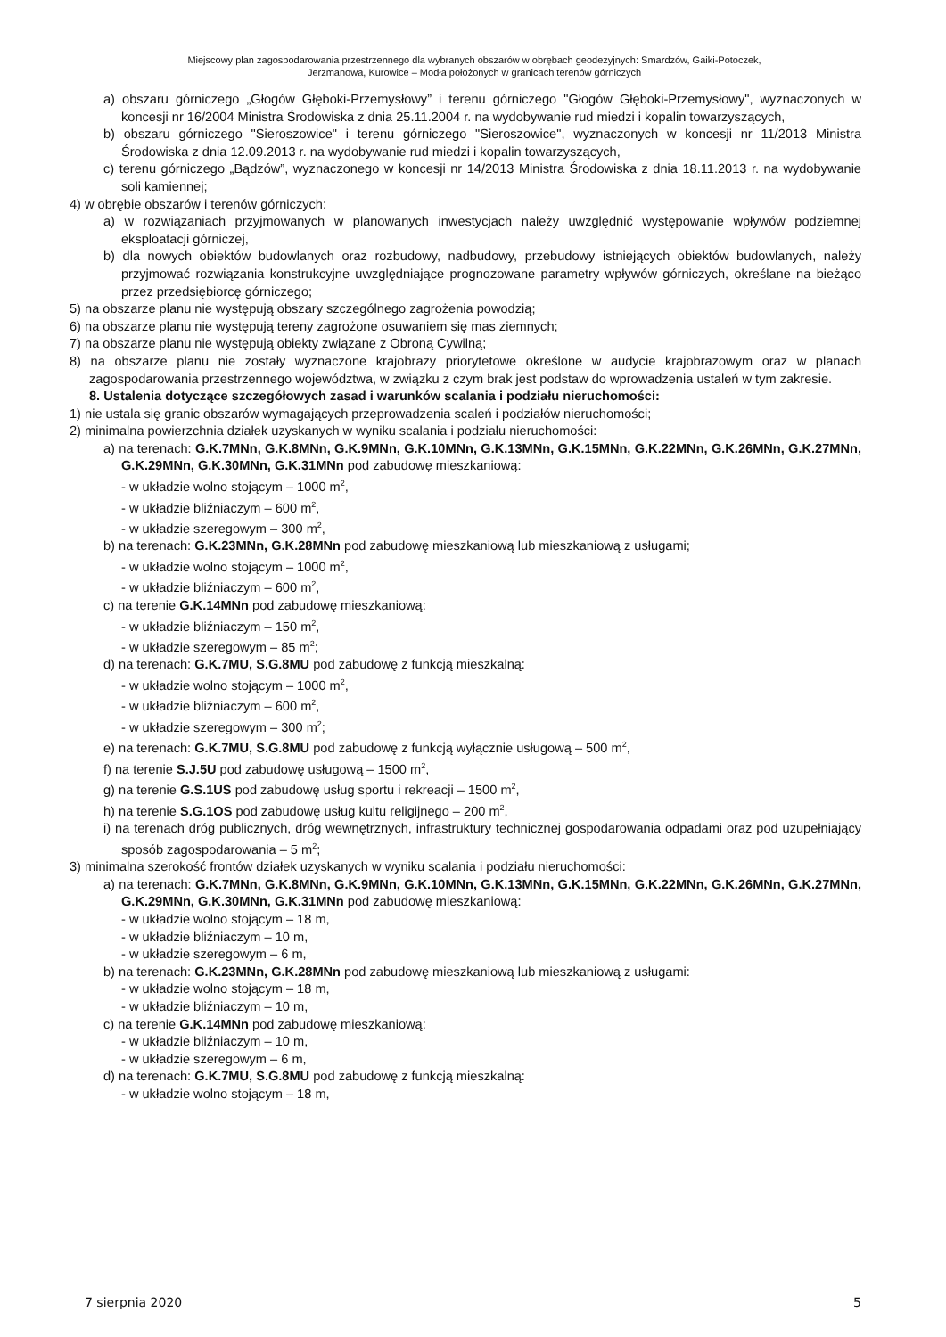Miejscowy plan zagospodarowania przestrzennego dla wybranych obszarów w obrębach geodezyjnych: Smardzów, Gaiki-Potoczek,
Jerzmanowa, Kurowice – Modła położonych w granicach terenów górniczych
a) obszaru górniczego „Głogów Głęboki-Przemysłowy” i terenu górniczego "Głogów Głęboki-Przemysłowy", wyznaczonych w koncesji nr 16/2004 Ministra Środowiska z dnia 25.11.2004 r. na wydobywanie rud miedzi i kopalin towarzyszących,
b) obszaru górniczego "Sieroszowice" i terenu górniczego "Sieroszowice", wyznaczonych w koncesji nr 11/2013 Ministra Środowiska z dnia 12.09.2013 r. na wydobywanie rud miedzi i kopalin towarzyszących,
c) terenu górniczego „Bądzów”, wyznaczonego w koncesji nr 14/2013 Ministra Środowiska z dnia 18.11.2013 r. na wydobywanie soli kamiennej;
4) w obrębie obszarów i terenów górniczych:
a) w rozwiązaniach przyjmowanych w planowanych inwestycjach należy uwzględnić występowanie wpływów podziemnej eksploatacji górniczej,
b) dla nowych obiektów budowlanych oraz rozbudowy, nadbudowy, przebudowy istniejących obiektów budowlanych, należy przyjmować rozwiązania konstrukcyjne uwzględniające prognozowane parametry wpływów górniczych, określane na bieżąco przez przedsiębiorcę górniczego;
5) na obszarze planu nie występują obszary szczególnego zagrożenia powodzią;
6) na obszarze planu nie występują tereny zagrożone osuwaniem się mas ziemnych;
7) na obszarze planu nie występują obiekty związane z Obroną Cywilną;
8) na obszarze planu nie zostały wyznaczone krajobrazy priorytetowe określone w audycie krajobrazowym oraz w planach zagospodarowania przestrzennego województwa, w związku z czym brak jest podstaw do wprowadzenia ustaleń w tym zakresie.
8. Ustalenia dotyczące szczegółowych zasad i warunków scalania i podziału nieruchomości:
1) nie ustala się granic obszarów wymagających przeprowadzenia scaleń i podziałów nieruchomości;
2) minimalna powierzchnia działek uzyskanych w wyniku scalania i podziału nieruchomości:
a) na terenach: G.K.7MNn, G.K.8MNn, G.K.9MNn, G.K.10MNn, G.K.13MNn, G.K.15MNn, G.K.22MNn, G.K.26MNn, G.K.27MNn, G.K.29MNn, G.K.30MNn, G.K.31MNn pod zabudowę mieszkaniową:
- w układzie wolno stojącym – 1000 m<sup>2</sup>,
- w układzie bliźniaczym – 600 m<sup>2</sup>,
- w układzie szeregowym – 300 m<sup>2</sup>,
b) na terenach: G.K.23MNn, G.K.28MNn pod zabudowę mieszkaniową lub mieszkaniową z usługami;
- w układzie wolno stojącym – 1000 m<sup>2</sup>,
- w układzie bliźniaczym – 600 m<sup>2</sup>,
c) na terenie G.K.14MNn pod zabudowę mieszkaniową:
- w układzie bliźniaczym – 150 m<sup>2</sup>,
- w układzie szeregowym – 85 m<sup>2</sup>;
d) na terenach: G.K.7MU, S.G.8MU pod zabudowę z funkcją mieszkalną:
- w układzie wolno stojącym – 1000 m<sup>2</sup>,
- w układzie bliźniaczym – 600 m<sup>2</sup>,
- w układzie szeregowym – 300 m<sup>2</sup>;
e) na terenach: G.K.7MU, S.G.8MU pod zabudowę z funkcją wyłącznie usługową – 500 m<sup>2</sup>,
f) na terenie S.J.5U pod zabudowę usługową – 1500 m<sup>2</sup>,
g) na terenie G.S.1US pod zabudowę usług sportu i rekreacji – 1500 m<sup>2</sup>,
h) na terenie S.G.1OS pod zabudowę usług kultu religijnego – 200 m<sup>2</sup>,
i) na terenach dróg publicznych, dróg wewnętrznych, infrastruktury technicznej gospodarowania odpadami oraz pod uzupełniający sposób zagospodarowania – 5 m<sup>2</sup>;
3) minimalna szerokość frontów działek uzyskanych w wyniku scalania i podziału nieruchomości:
a) na terenach: G.K.7MNn, G.K.8MNn, G.K.9MNn, G.K.10MNn, G.K.13MNn, G.K.15MNn, G.K.22MNn, G.K.26MNn, G.K.27MNn, G.K.29MNn, G.K.30MNn, G.K.31MNn pod zabudowę mieszkaniową:
- w układzie wolno stojącym – 18 m,
- w układzie bliźniaczym – 10 m,
- w układzie szeregowym – 6 m,
b) na terenach: G.K.23MNn, G.K.28MNn pod zabudowę mieszkaniową lub mieszkaniową z usługami:
- w układzie wolno stojącym – 18 m,
- w układzie bliźniaczym – 10 m,
c) na terenie G.K.14MNn pod zabudowę mieszkaniową:
- w układzie bliźniaczym – 10 m,
- w układzie szeregowym – 6 m,
d) na terenach: G.K.7MU, S.G.8MU pod zabudowę z funkcją mieszkalną:
- w układzie wolno stojącym – 18 m,
7 sierpnia 2020 5